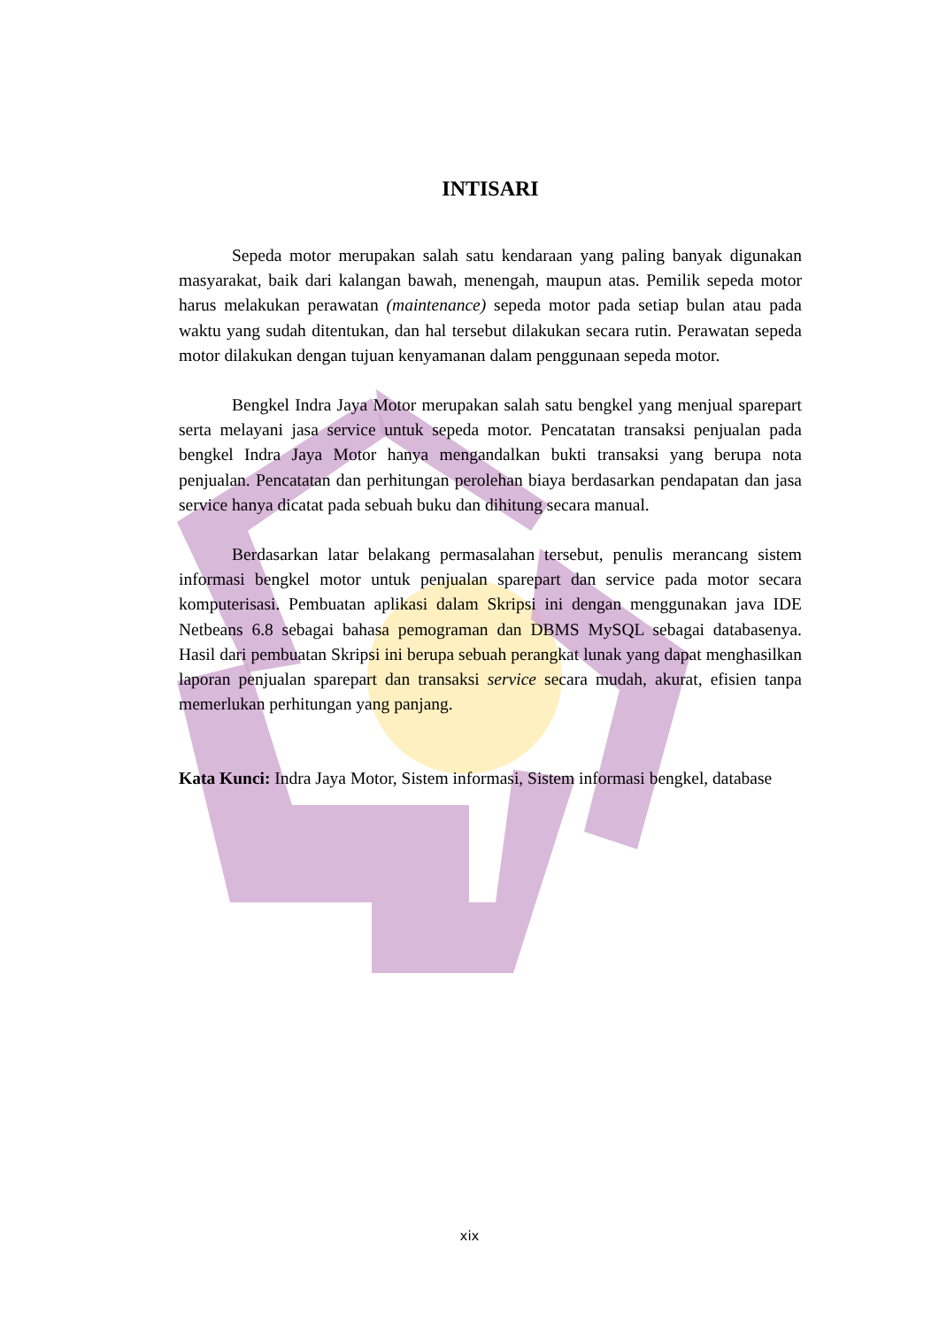INTISARI
Sepeda motor merupakan salah satu kendaraan yang paling banyak digunakan masyarakat, baik dari kalangan bawah, menengah, maupun atas. Pemilik sepeda motor harus melakukan perawatan (maintenance) sepeda motor pada setiap bulan atau pada waktu yang sudah ditentukan, dan hal tersebut dilakukan secara rutin. Perawatan sepeda motor dilakukan dengan tujuan kenyamanan dalam penggunaan sepeda motor.
Bengkel Indra Jaya Motor merupakan salah satu bengkel yang menjual sparepart serta melayani jasa service untuk sepeda motor. Pencatatan transaksi penjualan pada bengkel Indra Jaya Motor hanya mengandalkan bukti transaksi yang berupa nota penjualan. Pencatatan dan perhitungan perolehan biaya berdasarkan pendapatan dan jasa service hanya dicatat pada sebuah buku dan dihitung secara manual.
Berdasarkan latar belakang permasalahan tersebut, penulis merancang sistem informasi bengkel motor untuk penjualan sparepart dan service pada motor secara komputerisasi. Pembuatan aplikasi dalam Skripsi ini dengan menggunakan java IDE Netbeans 6.8 sebagai bahasa pemograman dan DBMS MySQL sebagai databasenya. Hasil dari pembuatan Skripsi ini berupa sebuah perangkat lunak yang dapat menghasilkan laporan penjualan sparepart dan transaksi service secara mudah, akurat, efisien tanpa memerlukan perhitungan yang panjang.
Kata Kunci: Indra Jaya Motor, Sistem informasi, Sistem informasi bengkel, database
xix